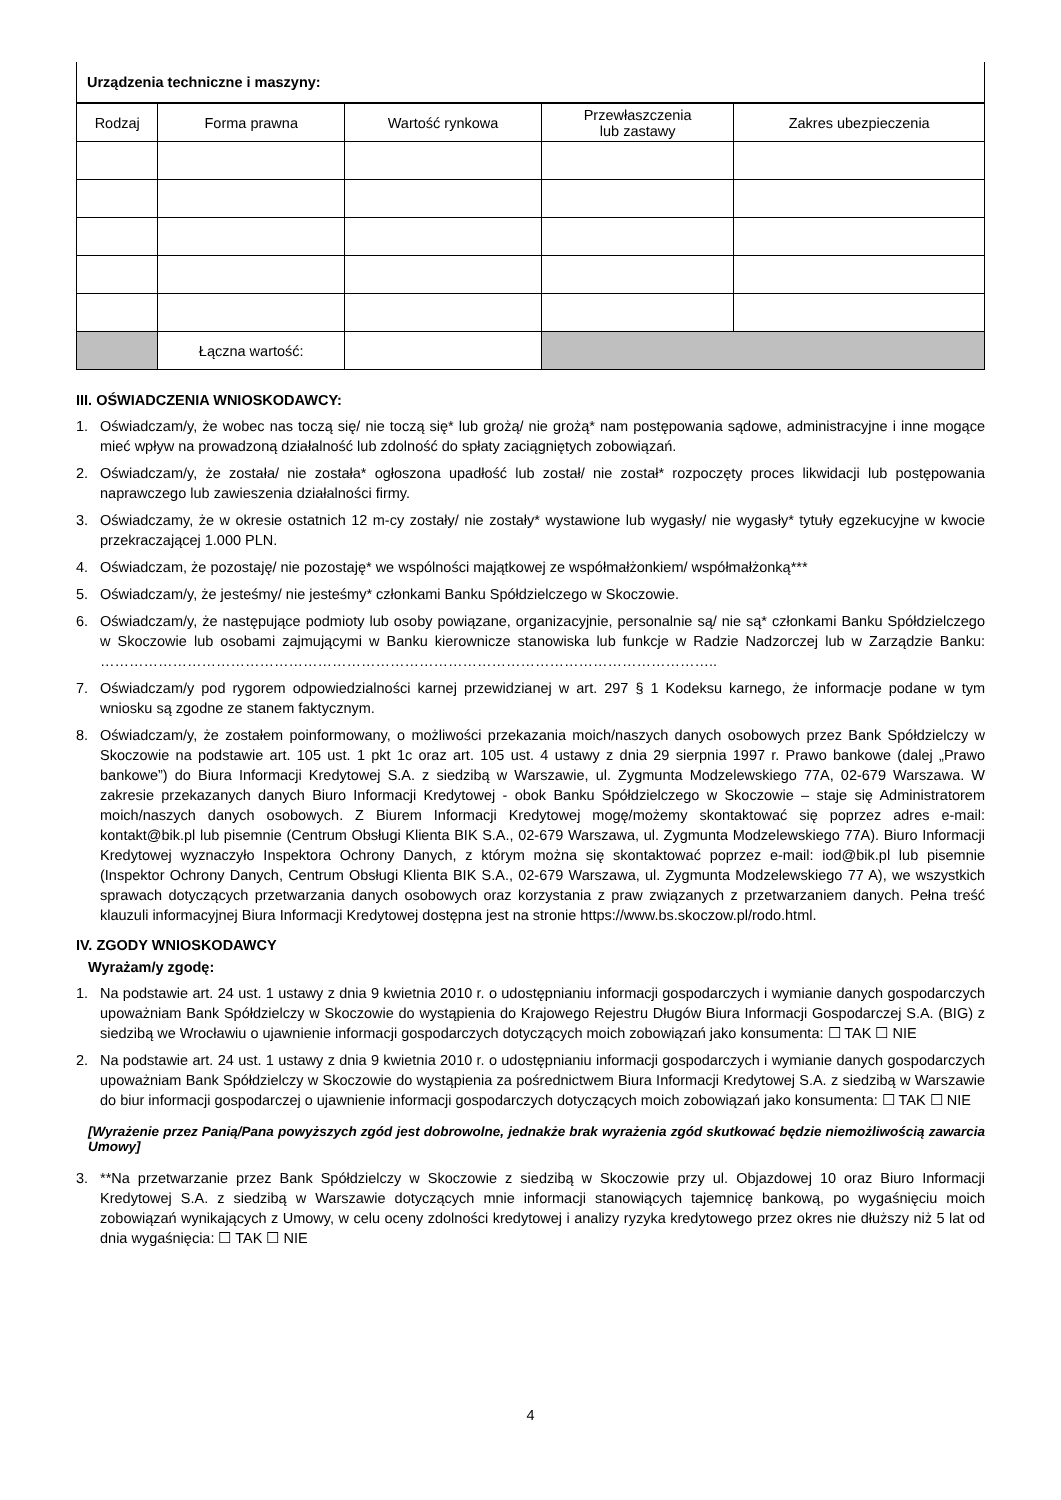| Urządzenia techniczne i maszyny: |
| Rodzaj | Forma prawna | Wartość rynkowa | Przewłaszczenia lub zastawy | Zakres ubezpieczenia |
| --- | --- | --- | --- | --- |
| | Łączna wartość: | | | |
III. OŚWIADCZENIA WNIOSKODAWCY:
1. Oświadczam/y, że wobec nas toczą się/ nie toczą się* lub grożą/ nie grożą* nam postępowania sądowe, administracyjne i inne mogące mieć wpływ na prowadzoną działalność lub zdolność do spłaty zaciągniętych zobowiązań.
2. Oświadczam/y, że została/ nie została* ogłoszona upadłość lub został/ nie został* rozpoczęty proces likwidacji lub postępowania naprawczego lub zawieszenia działalności firmy.
3. Oświadczamy, że w okresie ostatnich 12 m-cy zostały/ nie zostały* wystawione lub wygasły/ nie wygasły* tytuły egzekucyjne w kwocie przekraczającej 1.000 PLN.
4. Oświadczam, że pozostaję/ nie pozostaję* we wspólności majątkowej ze współmałżonkiem/ współmałżonką***
5. Oświadczam/y, że jesteśmy/ nie jesteśmy* członkami Banku Spółdzielczego w Skoczowie.
6. Oświadczam/y, że następujące podmioty lub osoby powiązane, organizacyjnie, personalnie są/ nie są* członkami Banku Spółdzielczego w Skoczowie lub osobami zajmującymi w Banku kierownicze stanowiska lub funkcje w Radzie Nadzorczej lub w Zarządzie Banku: ………………………………………………………………………………………………………………..
7. Oświadczam/y pod rygorem odpowiedzialności karnej przewidzianej w art. 297 § 1 Kodeksu karnego, że informacje podane w tym wniosku są zgodne ze stanem faktycznym.
8. Oświadczam/y, że zostałem poinformowany, o możliwości przekazania moich/naszych danych osobowych przez Bank Spółdzielczy w Skoczowie na podstawie art. 105 ust. 1 pkt 1c oraz art. 105 ust. 4 ustawy z dnia 29 sierpnia 1997 r. Prawo bankowe (dalej „Prawo bankowe”) do Biura Informacji Kredytowej S.A. z siedzibą w Warszawie, ul. Zygmunta Modzelewskiego 77A, 02-679 Warszawa. W zakresie przekazanych danych Biuro Informacji Kredytowej - obok Banku Spółdzielczego w Skoczowie – staje się Administratorem moich/naszych danych osobowych. Z Biurem Informacji Kredytowej mogę/możemy skontaktować się poprzez adres e-mail: kontakt@bik.pl lub pisemnie (Centrum Obsługi Klienta BIK S.A., 02-679 Warszawa, ul. Zygmunta Modzelewskiego 77A). Biuro Informacji Kredytowej wyznaczyło Inspektora Ochrony Danych, z którym można się skontaktować poprzez e-mail: iod@bik.pl lub pisemnie (Inspektor Ochrony Danych, Centrum Obsługi Klienta BIK S.A., 02-679 Warszawa, ul. Zygmunta Modzelewskiego 77 A), we wszystkich sprawach dotyczących przetwarzania danych osobowych oraz korzystania z praw związanych z przetwarzaniem danych. Pełna treść klauzuli informacyjnej Biura Informacji Kredytowej dostępna jest na stronie https://www.bs.skoczow.pl/rodo.html.
IV. ZGODY WNIOSKODAWCY
Wyrażam/y zgodę:
1. Na podstawie art. 24 ust. 1 ustawy z dnia 9 kwietnia 2010 r. o udostępnianiu informacji gospodarczych i wymianie danych gospodarczych upoważniam Bank Spółdzielczy w Skoczowie do wystąpienia do Krajowego Rejestru Długów Biura Informacji Gospodarczej S.A. (BIG) z siedzibą we Wrocławiu o ujawnienie informacji gospodarczych dotyczących moich zobowiązań jako konsumenta: ☐ TAK ☐ NIE
2. Na podstawie art. 24 ust. 1 ustawy z dnia 9 kwietnia 2010 r. o udostępnianiu informacji gospodarczych i wymianie danych gospodarczych upoważniam Bank Spółdzielczy w Skoczowie do wystąpienia za pośrednictwem Biura Informacji Kredytowej S.A. z siedzibą w Warszawie do biur informacji gospodarczej o ujawnienie informacji gospodarczych dotyczących moich zobowiązań jako konsumenta: ☐ TAK ☐ NIE
[Wyrażenie przez Panią/Pana powyższych zgód jest dobrowolne, jednakże brak wyrażenia zgód skutkować będzie niemożliwością zawarcia Umowy]
3. **Na przetwarzanie przez Bank Spółdzielczy w Skoczowie z siedzibą w Skoczowie przy ul. Objazdowej 10 oraz Biuro Informacji Kredytowej S.A. z siedzibą w Warszawie dotyczących mnie informacji stanowiących tajemnicę bankową, po wygaśnięciu moich zobowiązań wynikających z Umowy, w celu oceny zdolności kredytowej i analizy ryzyka kredytowego przez okres nie dłuższy niż 5 lat od dnia wygaśnięcia: ☐ TAK ☐ NIE
4